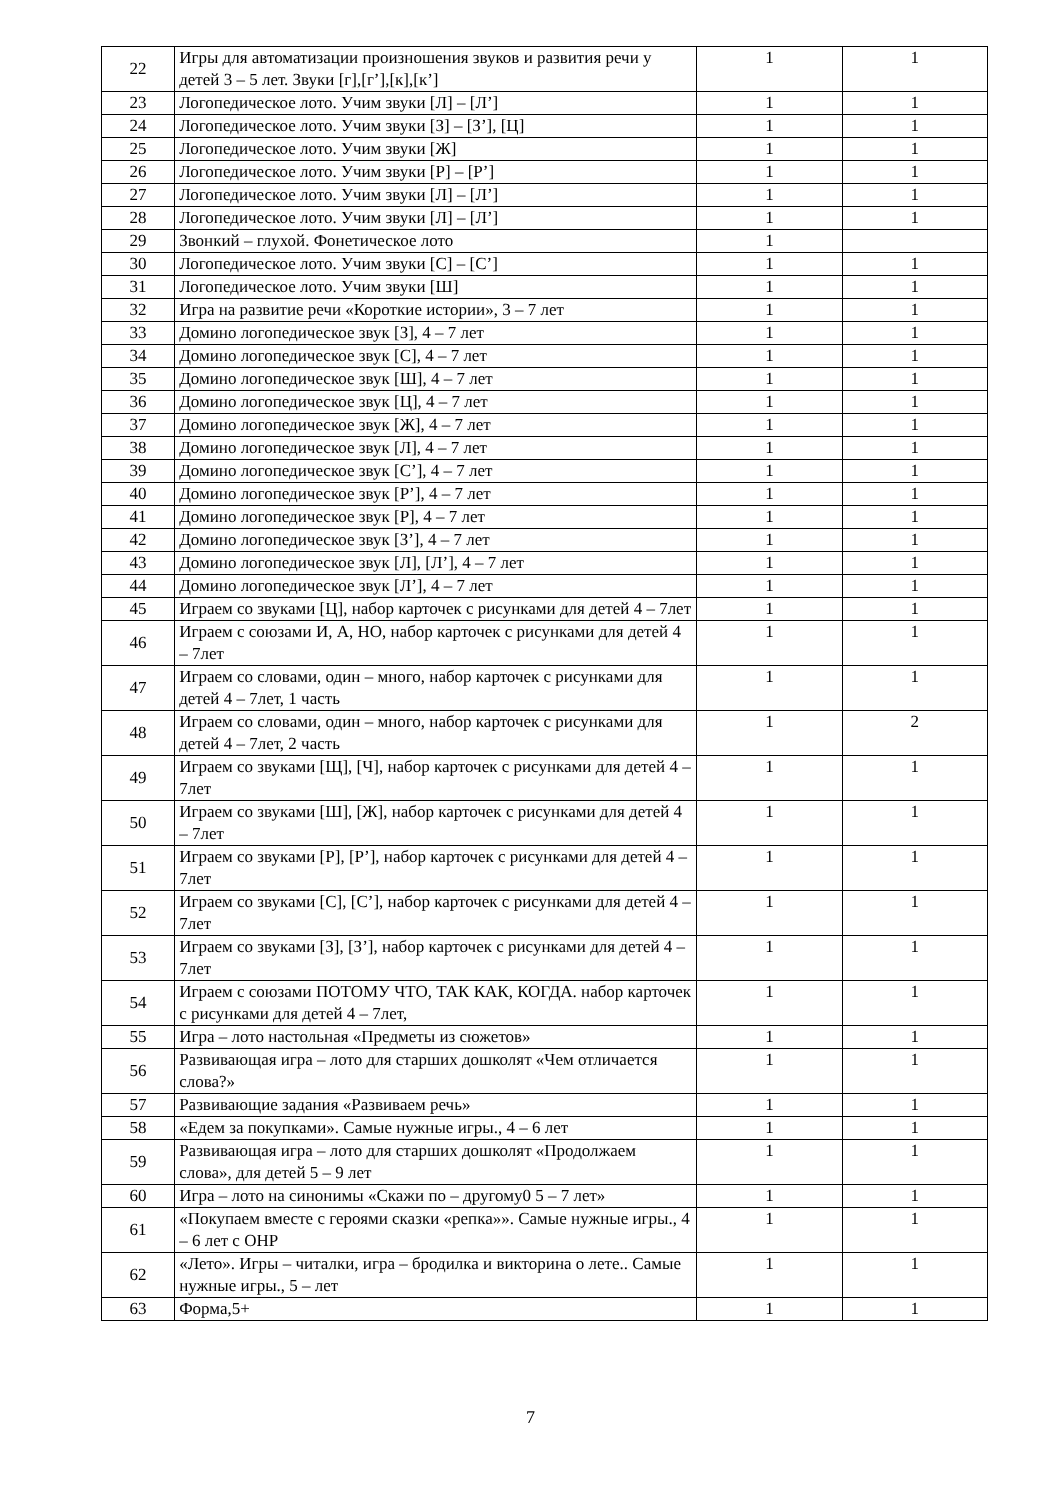| 22 | Игры для автоматизации произношения звуков и развития речи у детей 3 – 5 лет. Звуки [г],[г’],[к],[к’] | 1 | 1 |
| 23 | Логопедическое лото. Учим звуки [Л] – [Л’] | 1 | 1 |
| 24 | Логопедическое лото. Учим звуки [З] – [З’], [Ц] | 1 | 1 |
| 25 | Логопедическое лото. Учим звуки [Ж] | 1 | 1 |
| 26 | Логопедическое лото. Учим звуки [Р] – [Р’] | 1 | 1 |
| 27 | Логопедическое лото. Учим звуки [Л] – [Л’] | 1 | 1 |
| 28 | Логопедическое лото. Учим звуки [Л] – [Л’] | 1 | 1 |
| 29 | Звонкий – глухой. Фонетическое лото | 1 | |
| 30 | Логопедическое лото. Учим звуки [С] – [С’] | 1 | 1 |
| 31 | Логопедическое лото. Учим звуки [Ш] | 1 | 1 |
| 32 | Игра на развитие речи «Короткие истории», 3 – 7 лет | 1 | 1 |
| 33 | Домино логопедическое звук [З], 4 – 7 лет | 1 | 1 |
| 34 | Домино логопедическое звук [С], 4 – 7 лет | 1 | 1 |
| 35 | Домино логопедическое звук [Ш], 4 – 7 лет | 1 | 1 |
| 36 | Домино логопедическое звук [Ц], 4 – 7 лет | 1 | 1 |
| 37 | Домино логопедическое звук [Ж], 4 – 7 лет | 1 | 1 |
| 38 | Домино логопедическое звук [Л], 4 – 7 лет | 1 | 1 |
| 39 | Домино логопедическое звук [С’], 4 – 7 лет | 1 | 1 |
| 40 | Домино логопедическое звук [Р’], 4 – 7 лет | 1 | 1 |
| 41 | Домино логопедическое звук [Р], 4 – 7 лет | 1 | 1 |
| 42 | Домино логопедическое звук [З’], 4 – 7 лет | 1 | 1 |
| 43 | Домино логопедическое звук [Л], [Л’], 4 – 7 лет | 1 | 1 |
| 44 | Домино логопедическое звук [Л’], 4 – 7 лет | 1 | 1 |
| 45 | Играем со звуками [Ц], набор карточек с рисунками для детей 4 – 7лет | 1 | 1 |
| 46 | Играем с союзами И, А, НО, набор карточек с рисунками для детей 4 – 7лет | 1 | 1 |
| 47 | Играем со словами, один – много, набор карточек с рисунками для детей 4 – 7лет, 1 часть | 1 | 1 |
| 48 | Играем со словами, один – много, набор карточек с рисунками для детей 4 – 7лет, 2 часть | 1 | 2 |
| 49 | Играем со звуками [Щ], [Ч], набор карточек с рисунками для детей 4 – 7лет | 1 | 1 |
| 50 | Играем со звуками [Ш], [Ж], набор карточек с рисунками для детей 4 – 7лет | 1 | 1 |
| 51 | Играем со звуками [Р], [Р’], набор карточек с рисунками для детей 4 – 7лет | 1 | 1 |
| 52 | Играем со звуками [С], [С’], набор карточек с рисунками для детей 4 – 7лет | 1 | 1 |
| 53 | Играем со звуками [З], [З’], набор карточек с рисунками для детей 4 – 7лет | 1 | 1 |
| 54 | Играем с союзами ПОТОМУ ЧТО, ТАК КАК, КОГДА. набор карточек с рисунками для детей 4 – 7лет, | 1 | 1 |
| 55 | Игра – лото настольная «Предметы из сюжетов» | 1 | 1 |
| 56 | Развивающая игра – лото для старших дошколят «Чем отличается слова?» | 1 | 1 |
| 57 | Развивающие задания «Развиваем речь» | 1 | 1 |
| 58 | «Едем за покупками». Самые нужные игры., 4 – 6 лет | 1 | 1 |
| 59 | Развивающая игра – лото для старших дошколят «Продолжаем слова», для детей 5 – 9 лет | 1 | 1 |
| 60 | Игра – лото на синонимы «Скажи по – другому0 5 – 7 лет» | 1 | 1 |
| 61 | «Покупаем вместе с героями сказки «репка»». Самые нужные игры., 4 – 6 лет с ОНР | 1 | 1 |
| 62 | «Лето». Игры – читалки, игра – бродилка и викторина о лете.. Самые нужные игры., 5 – лет | 1 | 1 |
| 63 | Форма,5+ | 1 | 1 |
7